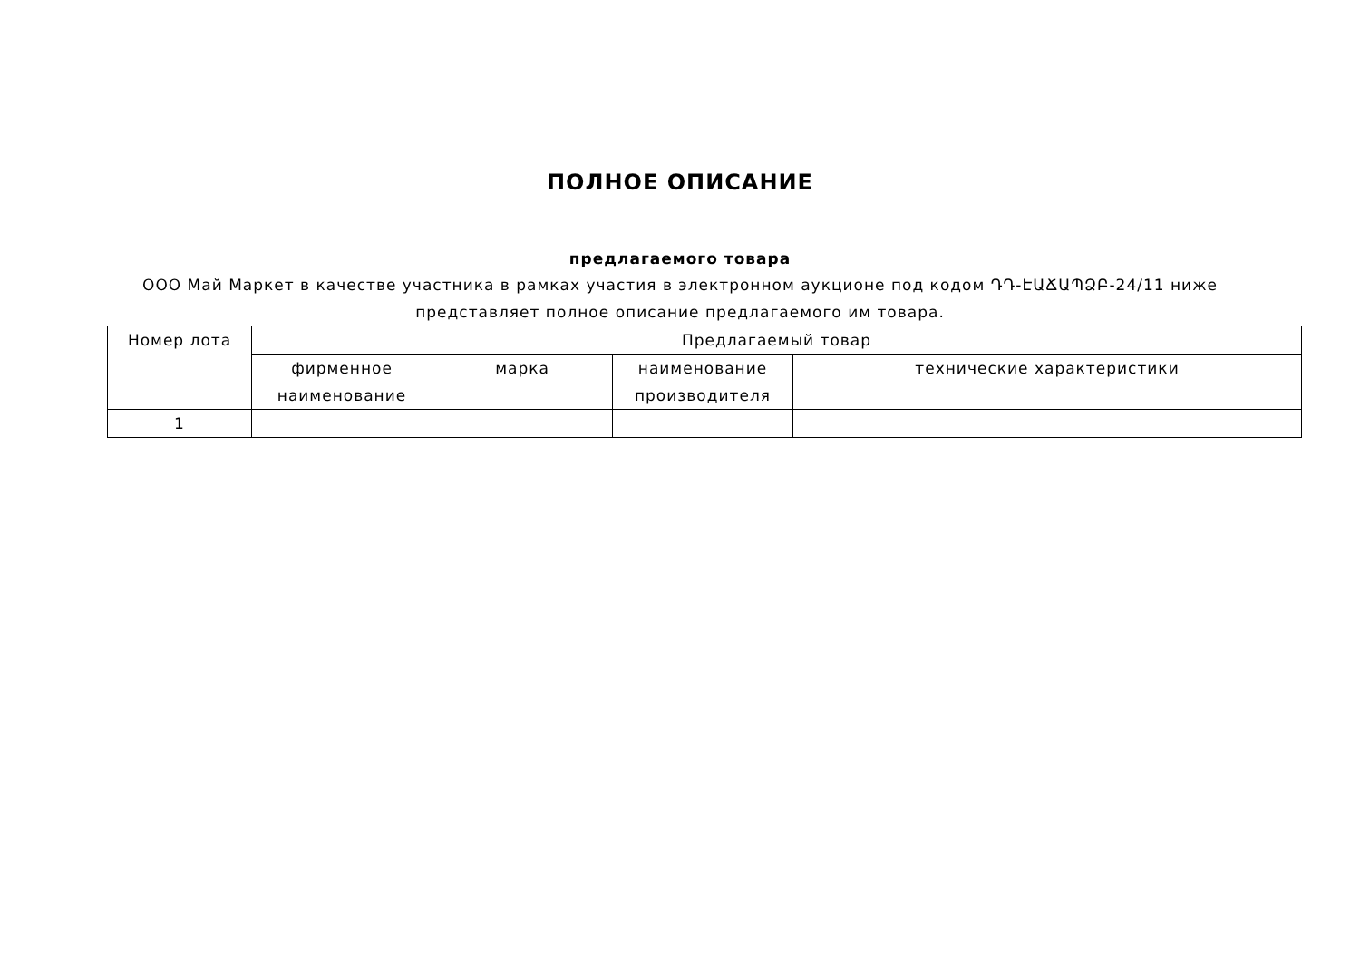ПОЛНОЕ ОПИСАНИЕ
предлагаемого товара
ООО Май Маркет в качестве участника в рамках участия в электронном аукционе под кодом ԴԴ-ԷԱՃԱՊՁԲ-24/11 ниже представляет полное описание предлагаемого им товара.
| Номер лота | Предлагаемый товар | | | |
| --- | --- | --- | --- | --- |
| | фирменное наименование | марка | наименование производителя | технические характеристики |
| 1 | | | | |